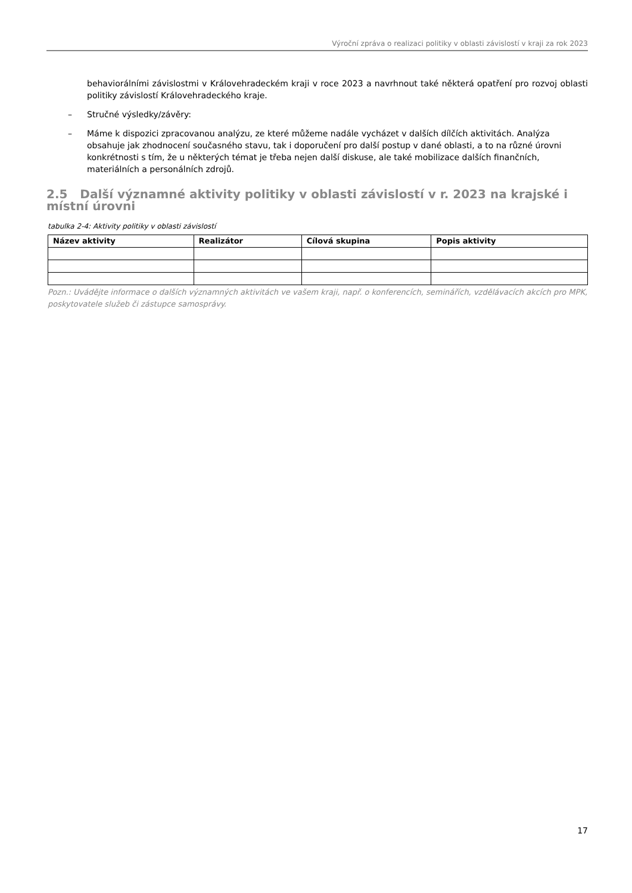Výroční zpráva o realizaci politiky v oblasti závislostí v kraji za rok 2023
behaviorálními závislostmi v Královehradeckém kraji v roce 2023 a navrhnout také některá opatření pro rozvoj oblasti politiky závislostí Královehradeckého kraje.
– Stručné výsledky/závěry:
– Máme k dispozici zpracovanou analýzu, ze které můžeme nadále vycházet v dalších dílčích aktivitách. Analýza obsahuje jak zhodnocení současného stavu, tak i doporučení pro další postup v dané oblasti, a to na různé úrovni konkrétnosti s tím, že u některých témat je třeba nejen další diskuse, ale také mobilizace dalších finančních, materiálních a personálních zdrojů.
2.5 Další významné aktivity politiky v oblasti závislostí v r. 2023 na krajské i místní úrovni
tabulka 2-4: Aktivity politiky v oblasti závislostí
| Název aktivity | Realizátor | Cílová skupina | Popis aktivity |
| --- | --- | --- | --- |
Pozn.: Uvádějte informace o dalších významných aktivitách ve vašem kraji, např. o konferencích, seminářích, vzdělávacích akcích pro MPK, poskytovatele služeb či zástupce samosprávy.
17